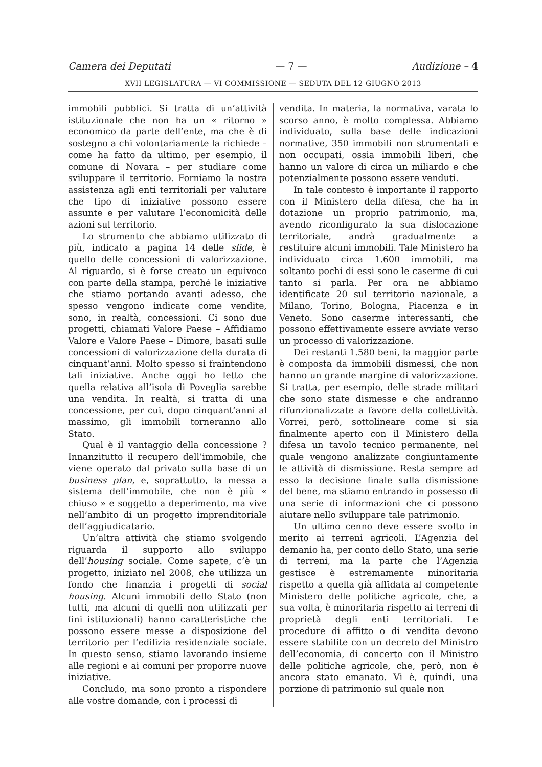Camera dei Deputati — 7 — Audizione – 4
XVII LEGISLATURA — VI COMMISSIONE — SEDUTA DEL 12 GIUGNO 2013
immobili pubblici. Si tratta di un’attività istituzionale che non ha un « ritorno » economico da parte dell’ente, ma che è di sostegno a chi volontariamente la richiede – come ha fatto da ultimo, per esempio, il comune di Novara – per studiare come sviluppare il territorio. Forniamo la nostra assistenza agli enti territoriali per valutare che tipo di iniziative possono essere assunte e per valutare l’economicità delle azioni sul territorio.
Lo strumento che abbiamo utilizzato di più, indicato a pagina 14 delle slide, è quello delle concessioni di valorizzazione. Al riguardo, si è forse creato un equivoco con parte della stampa, perché le iniziative che stiamo portando avanti adesso, che spesso vengono indicate come vendite, sono, in realtà, concessioni. Ci sono due progetti, chiamati Valore Paese – Affidiamo Valore e Valore Paese – Dimore, basati sulle concessioni di valorizzazione della durata di cinquant’anni. Molto spesso si fraintendono tali iniziative. Anche oggi ho letto che quella relativa all’isola di Poveglia sarebbe una vendita. In realtà, si tratta di una concessione, per cui, dopo cinquant’anni al massimo, gli immobili torneranno allo Stato.
Qual è il vantaggio della concessione ? Innanzitutto il recupero dell’immobile, che viene operato dal privato sulla base di un business plan, e, soprattutto, la messa a sistema dell’immobile, che non è più « chiuso » e soggetto a deperimento, ma vive nell’ambito di un progetto imprenditoriale dell’aggiudicatario.
Un’altra attività che stiamo svolgendo riguarda il supporto allo sviluppo dell’housing sociale. Come sapete, c’è un progetto, iniziato nel 2008, che utilizza un fondo che finanzia i progetti di social housing. Alcuni immobili dello Stato (non tutti, ma alcuni di quelli non utilizzati per fini istituzionali) hanno caratteristiche che possono essere messe a disposizione del territorio per l’edilizia residenziale sociale. In questo senso, stiamo lavorando insieme alle regioni e ai comuni per proporre nuove iniziative.
Concludo, ma sono pronto a rispondere alle vostre domande, con i processi di
vendita. In materia, la normativa, varata lo scorso anno, è molto complessa. Abbiamo individuato, sulla base delle indicazioni normative, 350 immobili non strumentali e non occupati, ossia immobili liberi, che hanno un valore di circa un miliardo e che potenzialmente possono essere venduti.
In tale contesto è importante il rapporto con il Ministero della difesa, che ha in dotazione un proprio patrimonio, ma, avendo riconfigurato la sua dislocazione territoriale, andrà gradualmente a restituire alcuni immobili. Tale Ministero ha individuato circa 1.600 immobili, ma soltanto pochi di essi sono le caserme di cui tanto si parla. Per ora ne abbiamo identificate 20 sul territorio nazionale, a Milano, Torino, Bologna, Piacenza e in Veneto. Sono caserme interessanti, che possono effettivamente essere avviate verso un processo di valorizzazione.
Dei restanti 1.580 beni, la maggior parte è composta da immobili dismessi, che non hanno un grande margine di valorizzazione. Si tratta, per esempio, delle strade militari che sono state dismesse e che andranno rifunzionalizzate a favore della collettività. Vorrei, però, sottolineare come si sia finalmente aperto con il Ministero della difesa un tavolo tecnico permanente, nel quale vengono analizzate congiuntamente le attività di dismissione. Resta sempre ad esso la decisione finale sulla dismissione del bene, ma stiamo entrando in possesso di una serie di informazioni che ci possono aiutare nello sviluppare tale patrimonio.
Un ultimo cenno deve essere svolto in merito ai terreni agricoli. L’Agenzia del demanio ha, per conto dello Stato, una serie di terreni, ma la parte che l’Agenzia gestisce è estremamente minoritaria rispetto a quella già affidata al competente Ministero delle politiche agricole, che, a sua volta, è minoritaria rispetto ai terreni di proprietà degli enti territoriali. Le procedure di affitto o di vendita devono essere stabilite con un decreto del Ministro dell’economia, di concerto con il Ministro delle politiche agricole, che, però, non è ancora stato emanato. Vi è, quindi, una porzione di patrimonio sul quale non